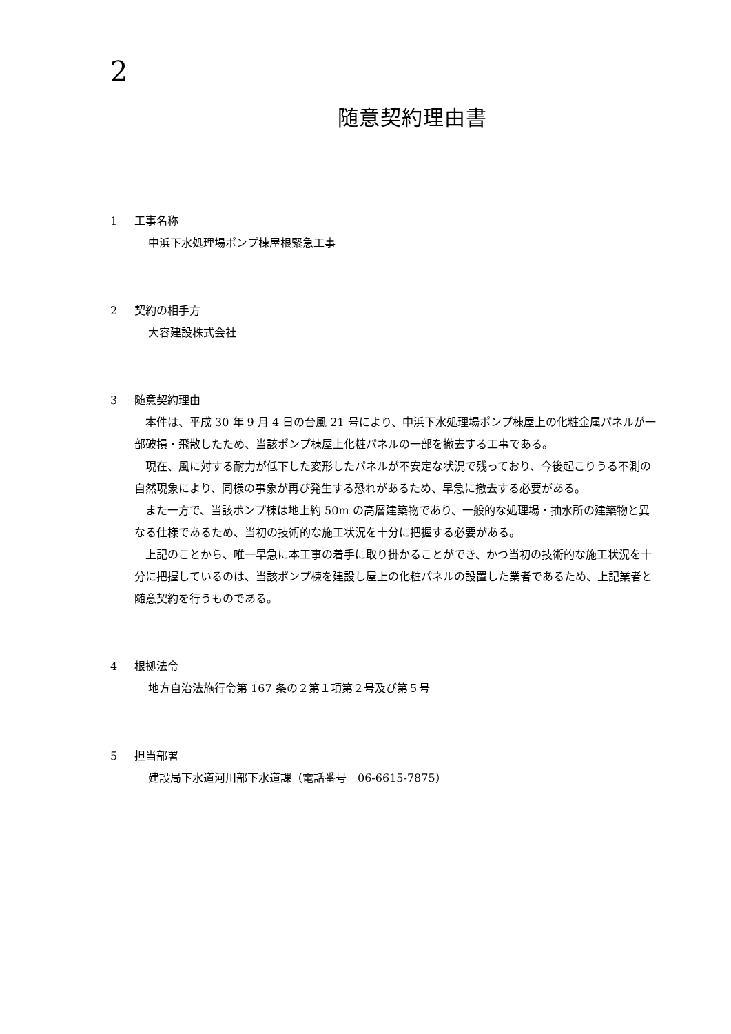2
随意契約理由書
1 工事名称
中浜下水処理場ポンプ棟屋根緊急工事
2 契約の相手方
大容建設株式会社
3 随意契約理由
本件は、平成 30 年 9 月 4 日の台風 21 号により、中浜下水処理場ポンプ棟屋上の化粧金属パネルが一部破損・飛散したため、当該ポンプ棟屋上化粧パネルの一部を撤去する工事である。
現在、風に対する耐力が低下した変形したパネルが不安定な状況で残っており、今後起こりうる不測の自然現象により、同様の事象が再び発生する恐れがあるため、早急に撤去する必要がある。
また一方で、当該ポンプ棟は地上約 50m の高層建築物であり、一般的な処理場・抽水所の建築物と異なる仕様であるため、当初の技術的な施工状況を十分に把握する必要がある。
上記のことから、唯一早急に本工事の着手に取り掛かることができ、かつ当初の技術的な施工状況を十分に把握しているのは、当該ポンプ棟を建設し屋上の化粧パネルの設置した業者であるため、上記業者と随意契約を行うものである。
4 根拠法令
地方自治法施行令第 167 条の２第１項第２号及び第５号
5 担当部署
建設局下水道河川部下水道課（電話番号　06-6615-7875）